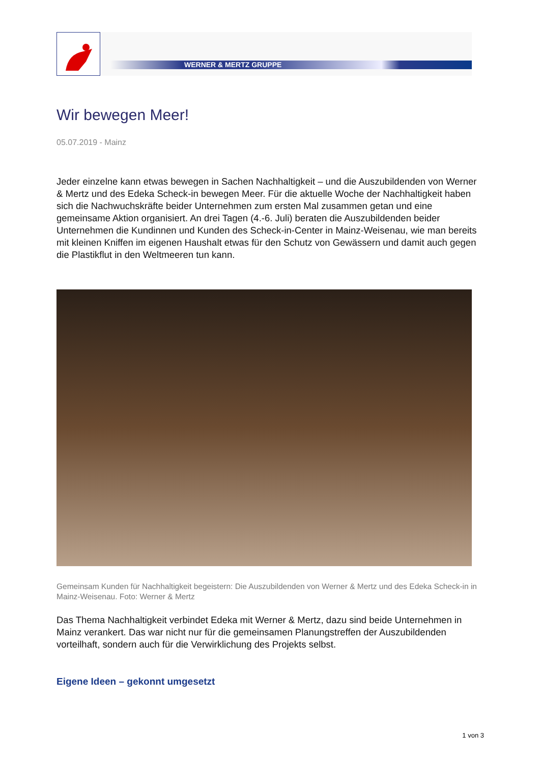WERNER & MERTZ GRUPPE
Wir bewegen Meer!
05.07.2019 - Mainz
Jeder einzelne kann etwas bewegen in Sachen Nachhaltigkeit – und die Auszubildenden von Werner & Mertz und des Edeka Scheck-in bewegen Meer. Für die aktuelle Woche der Nachhaltigkeit haben sich die Nachwuchskräfte beider Unternehmen zum ersten Mal zusammen getan und eine gemeinsame Aktion organisiert. An drei Tagen (4.-6. Juli) beraten die Auszubildenden beider Unternehmen die Kundinnen und Kunden des Scheck-in-Center in Mainz-Weisenau, wie man bereits mit kleinen Kniffen im eigenen Haushalt etwas für den Schutz von Gewässern und damit auch gegen die Plastikflut in den Weltmeeren tun kann.
Gemeinsam Kunden für Nachhaltigkeit begeistern: Die Auszubildenden von Werner & Mertz und des Edeka Scheck-in in Mainz-Weisenau. Foto: Werner & Mertz
Das Thema Nachhaltigkeit verbindet Edeka mit Werner & Mertz, dazu sind beide Unternehmen in Mainz verankert. Das war nicht nur für die gemeinsamen Planungstreffen der Auszubildenden vorteilhaft, sondern auch für die Verwirklichung des Projekts selbst.
Eigene Ideen – gekonnt umgesetzt
1 von 3